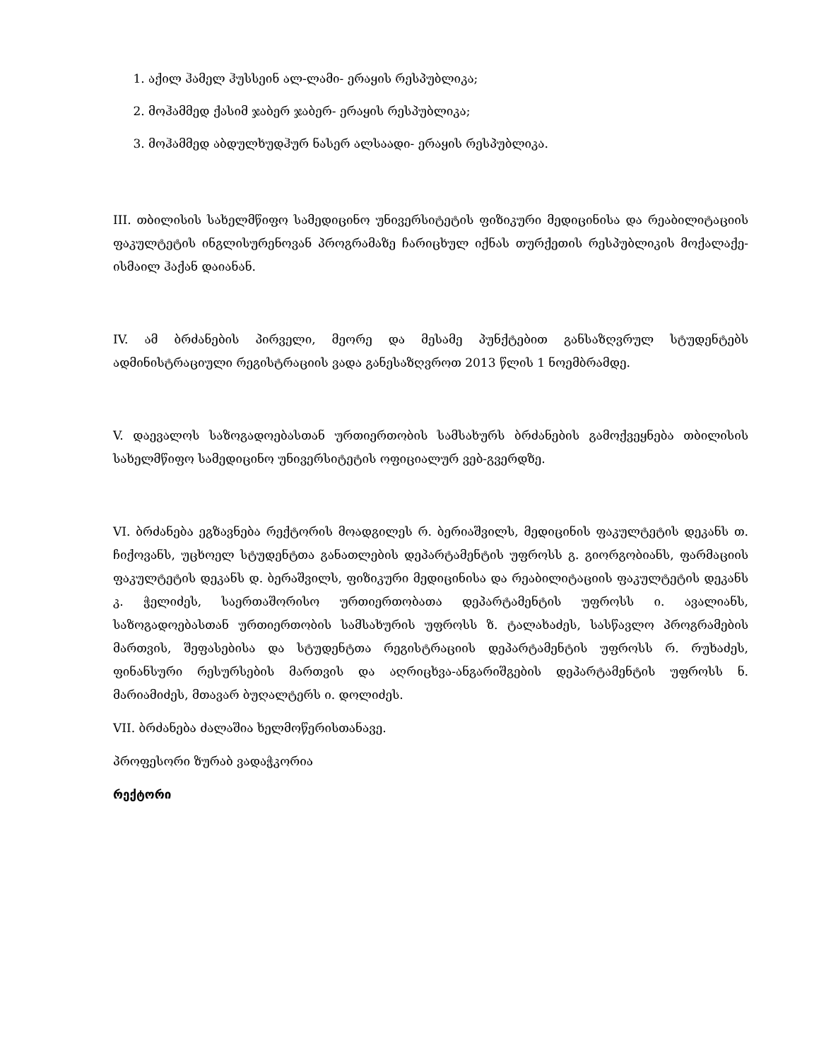1. აქილ ჰამელ ჰუსსეინ ალ-ლამი- ერაყის რესპუბლიკა;
2. მოჰამმედ ქასიმ ჯაბერ ჯაბერ- ერაყის რესპუბლიკა;
3. მოჰამმედ აბდულხუდჰურ ნასერ ალსაადი- ერაყის რესპუბლიკა.
III. თბილისის სახელმწიფო სამედიცინო უნივერსიტეტის ფიზიკური მედიცინისა და რეაბილიტაციის ფაკულტეტის ინგლისურენოვან პროგრამაზე ჩარიცხულ იქნას თურქეთის რესპუბლიკის მოქალაქე- ისმაილ ჰაქან დაიანან.
IV. ამ ბრძანების პირველი, მეორე და მესამე პუნქტებით განსაზღვრულ სტუდენტებს ადმინისტრაციული რეგისტრაციის ვადა განესაზღვროთ 2013 წლის 1 ნოემბრამდე.
V. დაევალოს საზოგადოებასთან ურთიერთობის სამსახურს ბრძანების გამოქვეყნება თბილისის სახელმწიფო სამედიცინო უნივერსიტეტის ოფიციალურ ვებ-გვერდზე.
VI. ბრძანება ეგზავნება რექტორის მოადგილეს რ. ბერიაშვილს, მედიცინის ფაკულტეტის დეკანს თ. ჩიქოვანს, უცხოელ სტუდენტთა განათლების დეპარტამენტის უფროსს გ. გიორგობიანს, ფარმაციის ფაკულტეტის დეკანს დ. ბერაშვილს, ფიზიკური მედიცინისა და რეაბილიტაციის ფაკულტეტის დეკანს კ. ჭელიძეს, საერთაშორისო ურთიერთობათა დეპარტამენტის უფროსს ი. ავალიანს, საზოგადოებასთან ურთიერთობის სამსახურის უფროსს ზ. ტალახაძეს, სასწავლო პროგრამების მართვის, შეფასებისა და სტუდენტთა რეგისტრაციის დეპარტამენტის უფროსს რ. რუხაძეს, ფინანსური რესურსების მართვის და აღრიცხვა-ანგარიშგების დეპარტამენტის უფროსს ნ. მარიამიძეს, მთავარ ბუღალტერს ი. დოლიძეს.
VII. ბრძანება ძალაშია ხელმოწერისთანავე.
პროფესორი ზურაბ ვადაჭკორია
რექტორი